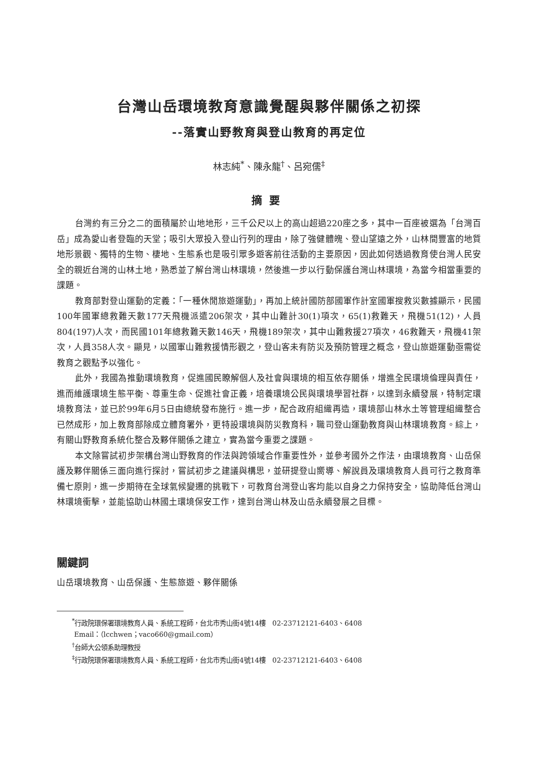台灣山岳環境教育意識覺醒與夥伴關係之初探
--落實山野教育與登山教育的再定位
林志純<sup>*</sup>、陳永龍<sup>†</sup>、呂宛儒<sup>‡</sup>
摘要
台灣約有三分之二的面積屬於山地地形，三千公尺以上的高山超過220座之多，其中一百座被選為「台灣百岳」成為愛山者登臨的天堂；吸引大眾投入登山行列的理由，除了強健體魄、登山望遠之外，山林間豐富的地質地形景觀、獨特的生物、棲地、生態系也是吸引眾多遊客前往活動的主要原因，因此如何透過教育使台灣人民安全的親近台灣的山林土地，熟悉並了解台灣山林環境，然後進一步以行動保護台灣山林環境，為當今相當重要的課題。
教育部對登山運動的定義：「一種休閒旅遊運動」，再加上統計國防部國軍作計室國軍搜救災數據顯示，民國100年國軍總救難天數177天飛機派遣206架次，其中山難計30(1)項次，65(1)救難天，飛機51(12)，人員804(197)人次，而民國101年總救難天數146天，飛機189架次，其中山難救援27項次，46救難天，飛機41架次，人員358人次。顯見，以國軍山難救援情形觀之，登山客未有防災及預防管理之概念，登山旅遊運動亟需從教育之觀點予以強化。
此外，我國為推動環境教育，促進國民瞭解個人及社會與環境的相互依存關係，增進全民環境倫理與責任，進而維護環境生態平衡、尊重生命、促進社會正義，培養環境公民與環境學習社群，以達到永續發展，特制定環境教育法，並已於99年6月5日由總統發布施行。進一步，配合政府組織再造，環境部山林水土等管理組織整合已然成形，加上教育部除成立體育署外，更特設環境與防災教育科，職司登山運動教育與山林環境教育。綜上，有關山野教育系統化整合及夥伴關係之建立，實為當今重要之課題。
本文除嘗試初步架構台灣山野教育的作法與跨領域合作重要性外，並參考國外之作法，由環境教育、山岳保護及夥伴關係三面向進行探討，嘗試初步之建議與構思，並研提登山嚮導、解說員及環境教育人員可行之教育準備七原則，進一步期待在全球氣候變遷的挑戰下，可教育台灣登山客均能以自身之力保持安全，協助降低台灣山林環境衝擊，並能協助山林國土環境保安工作，達到台灣山林及山岳永續發展之目標。
關鍵詞
山岳環境教育、山岳保護、生態旅遊、夥伴關係
<sup>*</sup> 行政院環保署環境教育人員、系統工程師，台北市秀山街4號14樓　02-23712121-6403、6408
Email：（lcchwen；vaco660@gmail.com）
<sup>†</sup> 台師大公領系助理教授
<sup>‡</sup> 行政院環保署環境教育人員、系統工程師，台北市秀山街4號14樓　02-23712121-6403、6408